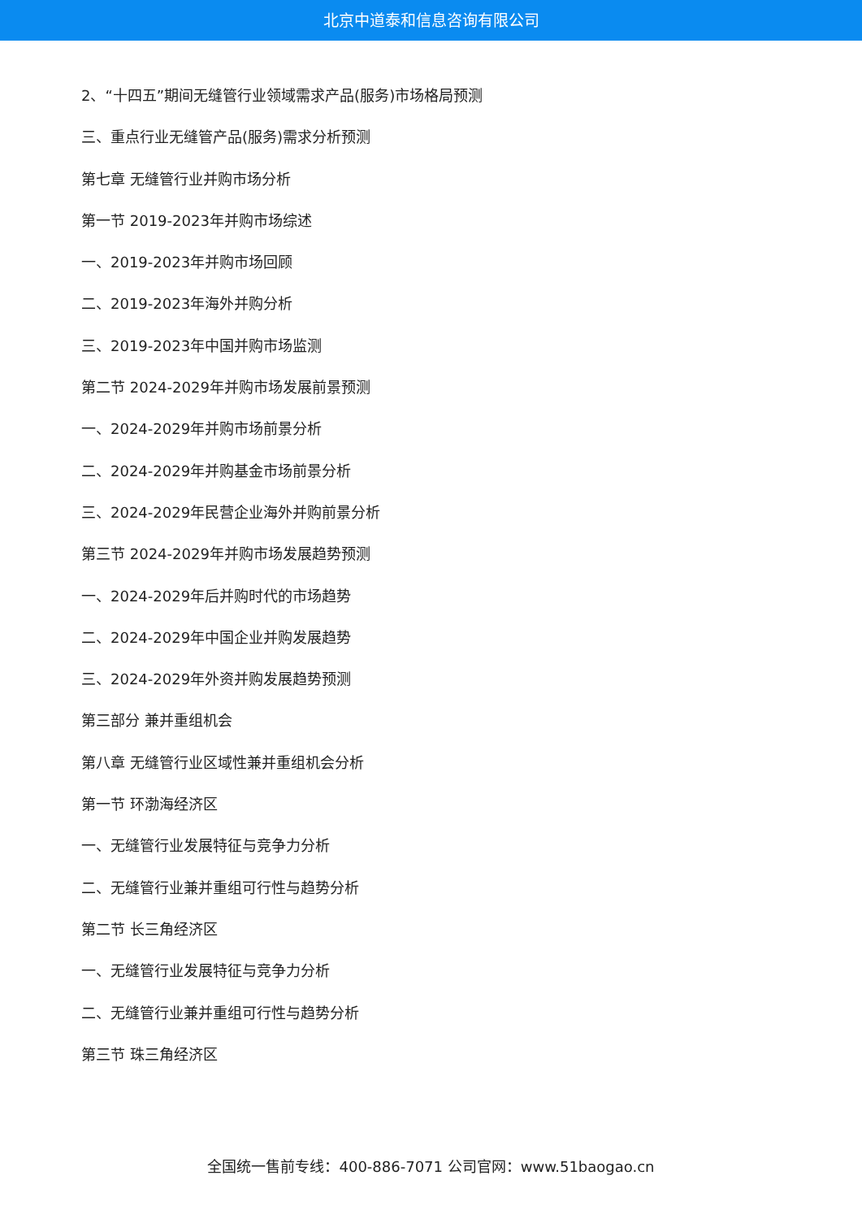北京中道泰和信息咨询有限公司
2、“十四五”期间无缝管行业领域需求产品(服务)市场格局预测
三、重点行业无缝管产品(服务)需求分析预测
第七章 无缝管行业并购市场分析
第一节 2019-2023年并购市场综述
一、2019-2023年并购市场回顾
二、2019-2023年海外并购分析
三、2019-2023年中国并购市场监测
第二节 2024-2029年并购市场发展前景预测
一、2024-2029年并购市场前景分析
二、2024-2029年并购基金市场前景分析
三、2024-2029年民营企业海外并购前景分析
第三节 2024-2029年并购市场发展趋势预测
一、2024-2029年后并购时代的市场趋势
二、2024-2029年中国企业并购发展趋势
三、2024-2029年外资并购发展趋势预测
第三部分 兼并重组机会
第八章 无缝管行业区域性兼并重组机会分析
第一节 环渤海经济区
一、无缝管行业发展特征与竞争力分析
二、无缝管行业兼并重组可行性与趋势分析
第二节 长三角经济区
一、无缝管行业发展特征与竞争力分析
二、无缝管行业兼并重组可行性与趋势分析
第三节 珠三角经济区
全国统一售前专线：400-886-7071 公司官网：www.51baogao.cn